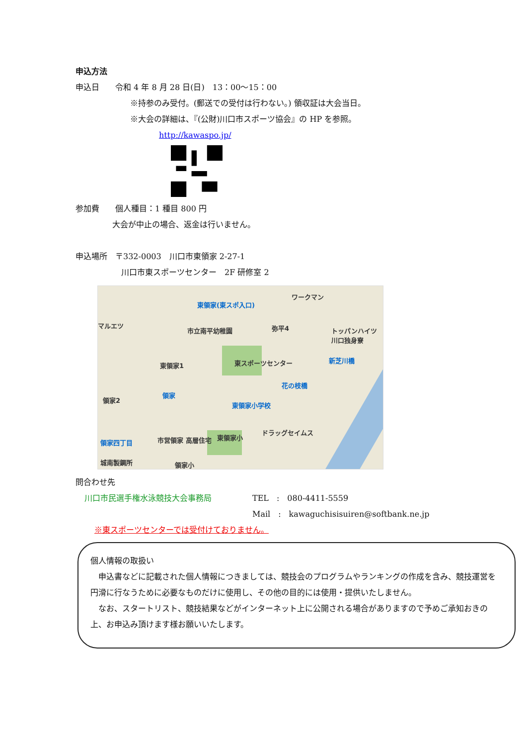申込方法
申込日　　令和 4 年 8 月 28 日(日)　13：00〜15：00
※持参のみ受付。(郵送での受付は行わない。) 領収証は大会当日。
※大会の詳細は、『(公財)川口市スポーツ協会』の HP を参照。
http://kawaspo.jp/
参加費　　個人種目：1 種目 800 円
大会が中止の場合、返金は行いません。
申込場所　〒332-0003　川口市東領家 2-27-1
川口市東スポーツセンター　2F 研修室 2
東領家(東スポ入口)
ワークマン
マルエツ
市立南平幼稚園 弥平4 トッパンハイツ 川口独身寮
東スポーツセンター 新芝川橋
東領家1
花の枝橋
領家
領家2
東領家小学校
ドラッグセイムス
東領家小
領家四丁目 市営領家 高層住宅
城南製鋼所 領家小
問合わせ先
川口市民選手権水泳競技大会事務局 TEL　:　080-4411-5559
Mail　:　kawaguchisisuiren@softbank.ne.jp
※東スポーツセンターでは受付けておりません。
個人情報の取扱い
　申込書などに記載された個人情報につきましては、競技会のプログラムやランキングの作成を含み、競技運営を円滑に行なうために必要なものだけに使用し、その他の目的には使用・提供いたしません。
　なお、スタートリスト、競技結果などがインターネット上に公開される場合がありますので予めご承知おきの上、お申込み頂けます様お願いいたします。